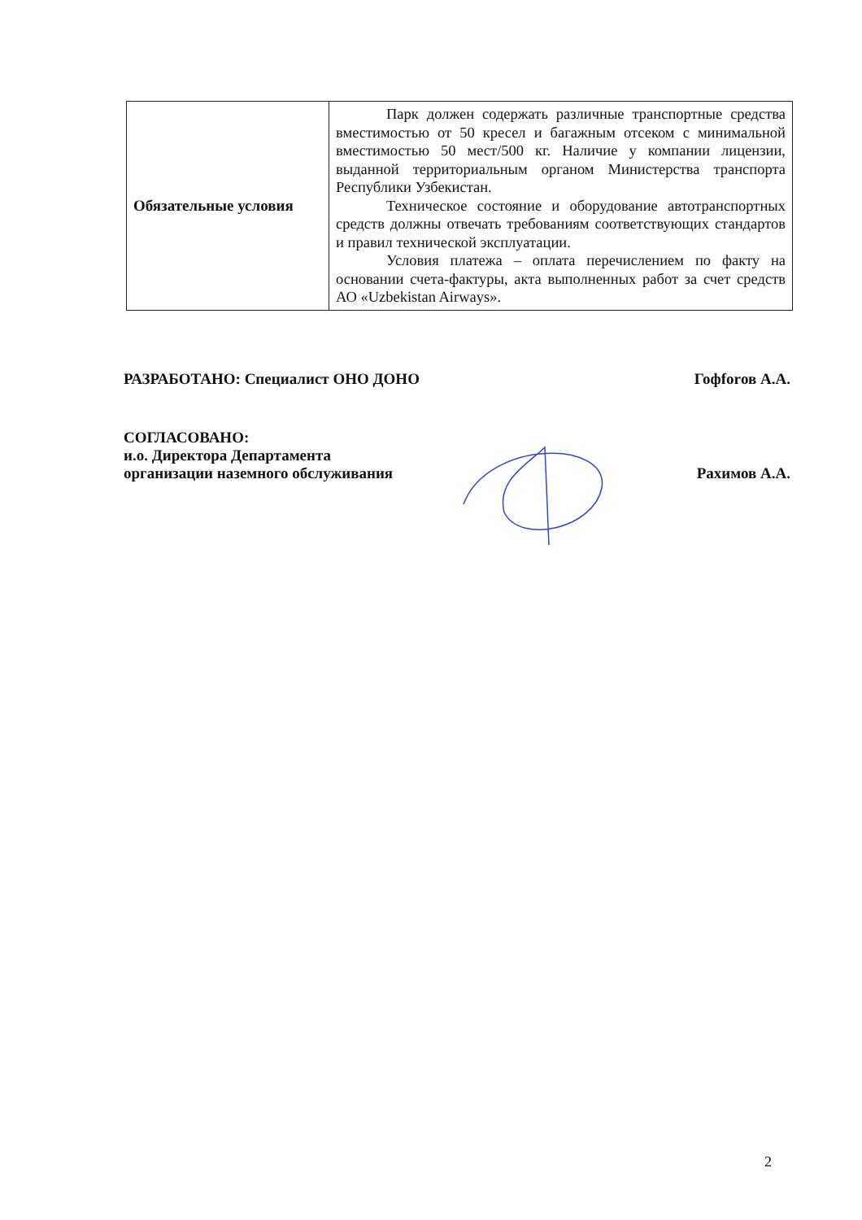| Обязательные условия | Парк должен содержать различные транспортные средства вместимостью от 50 кресел и багажным отсеком с минимальной вместимостью 50 мест/500 кг. Наличие у компании лицензии, выданной территориальным органом Министерства транспорта Республики Узбекистан. Техническое состояние и оборудование автотранспортных средств должны отвечать требованиям соответствующих стандартов и правил технической эксплуатации. Условия платежа – оплата перечислением по факту на основании счета-фактуры, акта выполненных работ за счет средств АО «Uzbekistan Airways». |
РАЗРАБОТАНО: Специалист ОНО ДОНО Гофforов А.А.
СОГЛАСОВАНО:
и.о. Директора Департамента
организации наземного обслуживания Рахимов А.А.
2